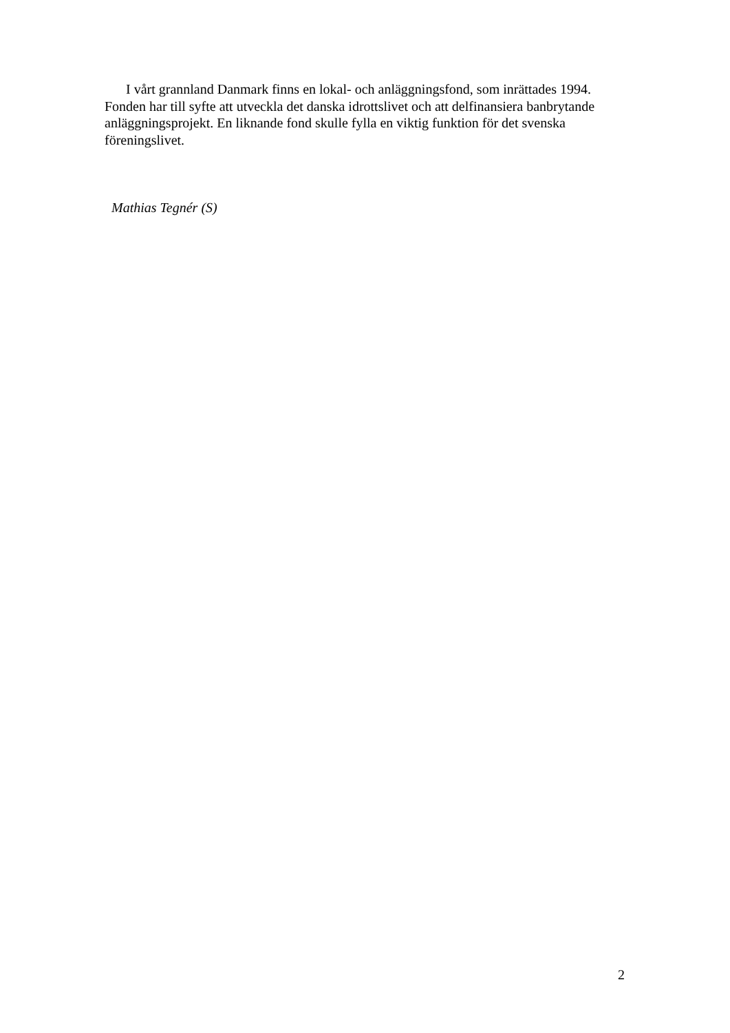I vårt grannland Danmark finns en lokal- och anläggningsfond, som inrättades 1994. Fonden har till syfte att utveckla det danska idrottslivet och att delfinansiera banbrytande anläggningsprojekt. En liknande fond skulle fylla en viktig funktion för det svenska föreningslivet.
Mathias Tegnér (S)
2